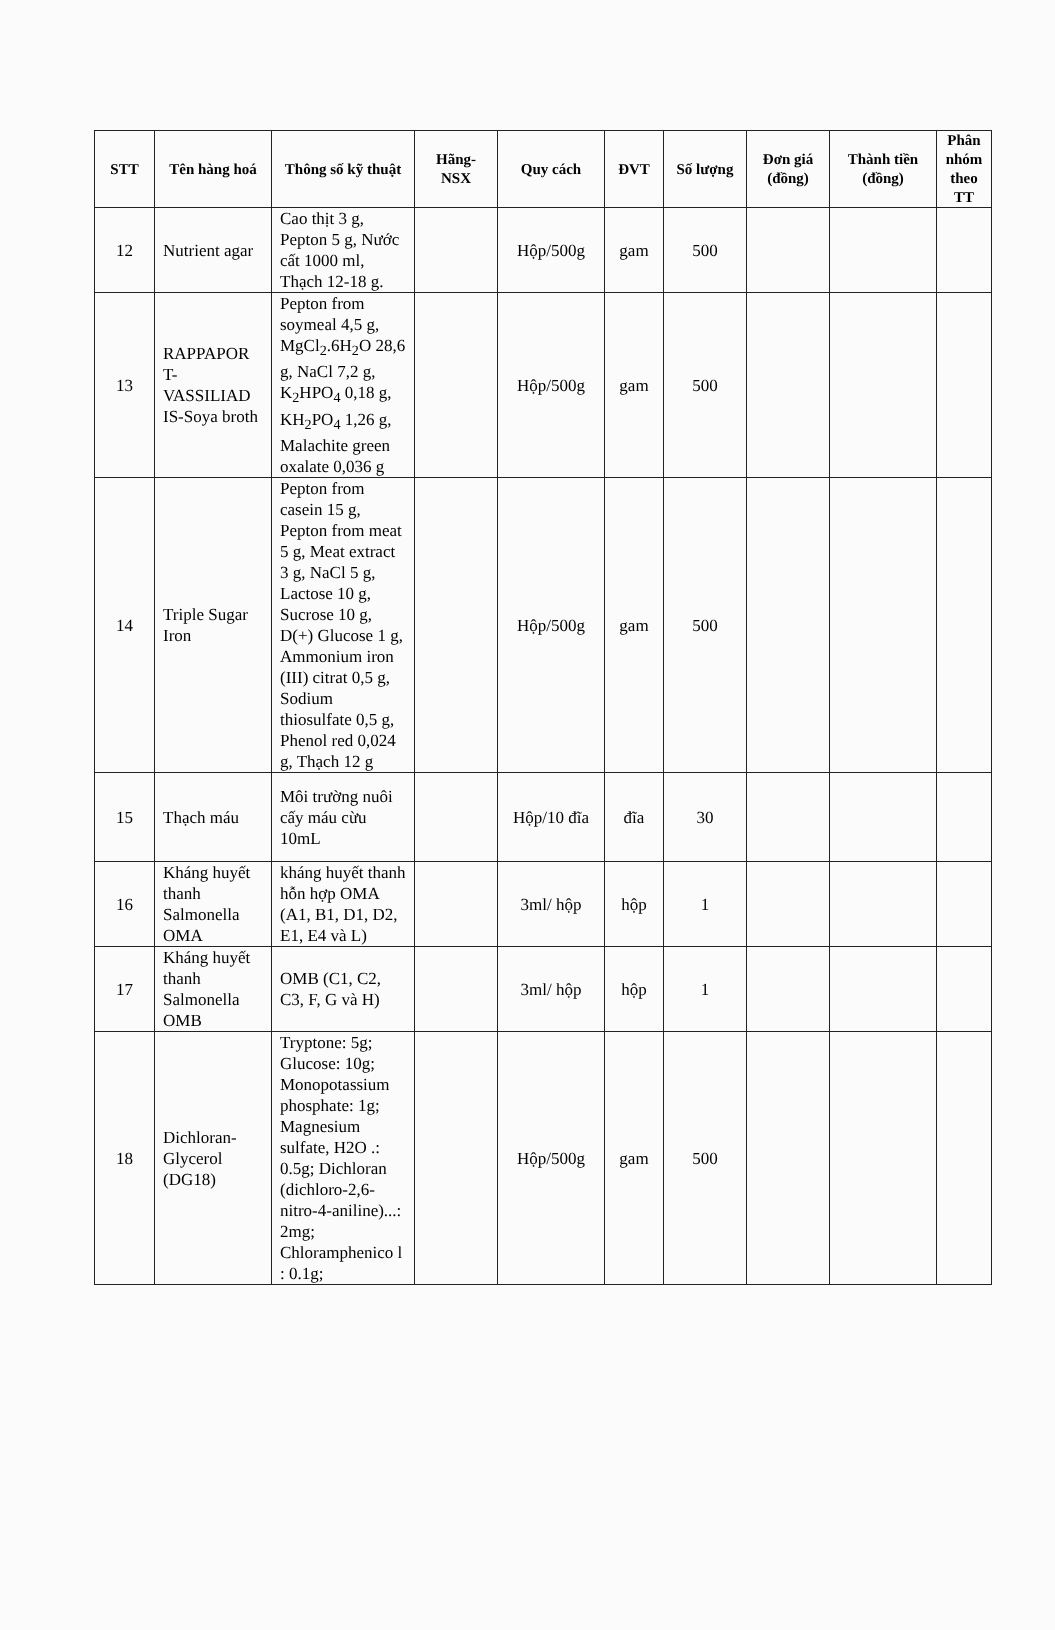| STT | Tên hàng hoá | Thông số kỹ thuật | Hãng- NSX | Quy cách | ĐVT | Số lượng | Đơn giá (đồng) | Thành tiền (đồng) | Phân nhóm theo TT |
| --- | --- | --- | --- | --- | --- | --- | --- | --- | --- |
| 12 | Nutrient agar | Cao thịt 3 g, Pepton 5 g, Nước cất 1000 ml, Thạch 12-18 g. | | Hộp/500g | gam | 500 | | | |
| 13 | RAPPAPOR T-VASSILIAD IS-Soya broth | Pepton from soymeal 4,5 g, MgCl<sub>2</sub>.6H<sub>2</sub>O 28,6 g, NaCl 7,2 g, K<sub>2</sub>HPO<sub>4</sub> 0,18 g, KH<sub>2</sub>PO<sub>4</sub> 1,26 g, Malachite green oxalate 0,036 g | | Hộp/500g | gam | 500 | | | |
| 14 | Triple Sugar Iron | Pepton from casein 15 g, Pepton from meat 5 g, Meat extract 3 g, NaCl 5 g, Lactose 10 g, Sucrose 10 g, D(+) Glucose 1 g, Ammonium iron (III) citrat 0,5 g, Sodium thiosulfate 0,5 g, Phenol red 0,024 g, Thạch 12 g | | Hộp/500g | gam | 500 | | | |
| 15 | Thạch máu | Môi trường nuôi cấy máu cừu 10mL | | Hộp/10 đĩa | đĩa | 30 | | | |
| 16 | Kháng huyết thanh Salmonella OMA | kháng huyết thanh hỗn hợp OMA (A1, B1, D1, D2, E1, E4 và L) | | 3ml/ hộp | hộp | 1 | | | |
| 17 | Kháng huyết thanh Salmonella OMB | OMB (C1, C2, C3, F, G và H) | | 3ml/ hộp | hộp | 1 | | | |
| 18 | Dichloran-Glycerol (DG18) | Tryptone: 5g; Glucose: 10g; Monopotassium phosphate: 1g; Magnesium sulfate, H2O .: 0.5g; Dichloran (dichloro-2,6-nitro-4-aniline)...: 2mg; Chloramphenico l : 0.1g; | | Hộp/500g | gam | 500 | | | |